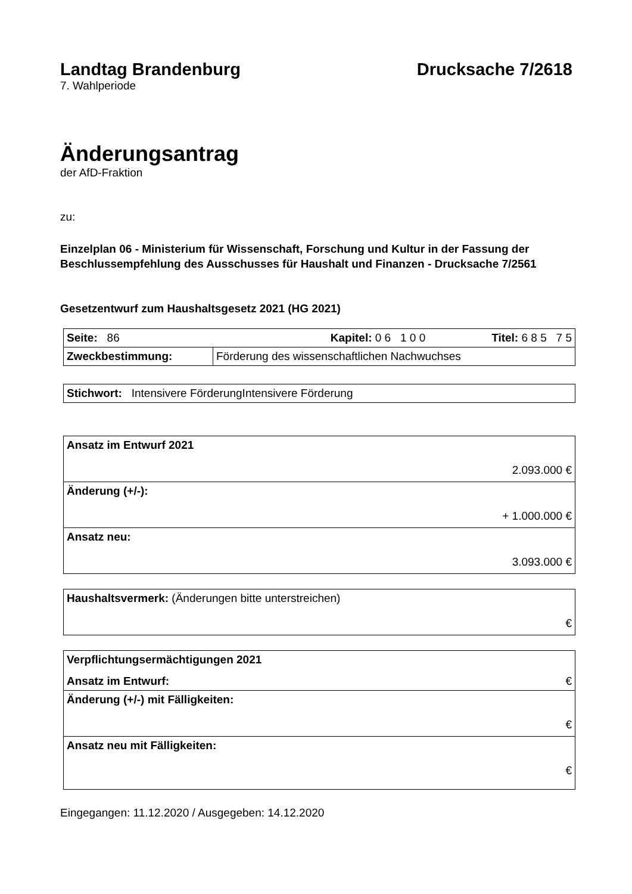Landtag Brandenburg Drucksache 7/2618
7. Wahlperiode
Änderungsantrag
der AfD-Fraktion
zu:
Einzelplan 06 - Ministerium für Wissenschaft, Forschung und Kultur in der Fassung der Beschlussempfehlung des Ausschusses für Haushalt und Finanzen - Drucksache 7/2561
Gesetzentwurf zum Haushaltsgesetz 2021 (HG 2021)
| Seite: 86 Kapitel: 0 6 1 0 0 Titel: 6 8 5 7 5 | |
| Zweckbestimmung: | Förderung des wissenschaftlichen Nachwuchses |
| Stichwort: Intensivere FörderungIntensivere Förderung |
| Ansatz im Entwurf 2021 2.093.000 € |
| Änderung (+/-): + 1.000.000 € |
| Ansatz neu: 3.093.000 € |
| Haushaltsvermerk: (Änderungen bitte unterstreichen) € |
| Verpflichtungsermächtigungen 2021 Ansatz im Entwurf: € |
| Änderung (+/-) mit Fälligkeiten: € |
| Ansatz neu mit Fälligkeiten: € |
Eingegangen: 11.12.2020 / Ausgegeben: 14.12.2020